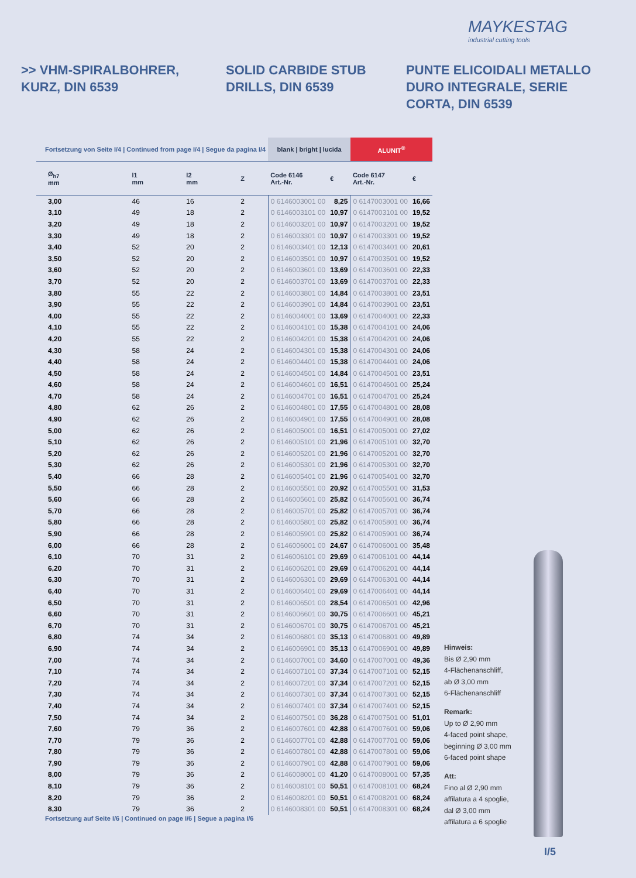MAYKESTAG
industrial cutting tools
>> VHM-SPIRALBOHRER,
KURZ, DIN 6539
SOLID CARBIDE STUB
DRILLS, DIN 6539
PUNTE ELICOIDALI METALLO
DURO INTEGRALE, SERIE
CORTA, DIN 6539
| Fortsetzung von Seite I/4 / Continued from page I/4 / Segue da pagina I/4 | | | | blank / bright / lucida | | ALUNIT<sup>®</sup> | |
| --- | --- | --- | --- | --- | --- | --- | --- |
| Ø<sub>h7</sub> mm | l1 mm | l2 mm | Z | Code 6146 Art.-Nr. | € | Code 6147 Art.-Nr. | € |
| 3,00 | 46 | 16 | 2 | 0 6146003001 00 | 8,25 | 0 6147003001 00 | 16,66 |
| 3,10 | 49 | 18 | 2 | 0 6146003101 00 | 10,97 | 0 6147003101 00 | 19,52 |
| 3,20 | 49 | 18 | 2 | 0 6146003201 00 | 10,97 | 0 6147003201 00 | 19,52 |
| 3,30 | 49 | 18 | 2 | 0 6146003301 00 | 10,97 | 0 6147003301 00 | 19,52 |
| 3,40 | 52 | 20 | 2 | 0 6146003401 00 | 12,13 | 0 6147003401 00 | 20,61 |
| 3,50 | 52 | 20 | 2 | 0 6146003501 00 | 10,97 | 0 6147003501 00 | 19,52 |
| 3,60 | 52 | 20 | 2 | 0 6146003601 00 | 13,69 | 0 6147003601 00 | 22,33 |
| 3,70 | 52 | 20 | 2 | 0 6146003701 00 | 13,69 | 0 6147003701 00 | 22,33 |
| 3,80 | 55 | 22 | 2 | 0 6146003801 00 | 14,84 | 0 6147003801 00 | 23,51 |
| 3,90 | 55 | 22 | 2 | 0 6146003901 00 | 14,84 | 0 6147003901 00 | 23,51 |
| 4,00 | 55 | 22 | 2 | 0 6146004001 00 | 13,69 | 0 6147004001 00 | 22,33 |
| 4,10 | 55 | 22 | 2 | 0 6146004101 00 | 15,38 | 0 6147004101 00 | 24,06 |
| 4,20 | 55 | 22 | 2 | 0 6146004201 00 | 15,38 | 0 6147004201 00 | 24,06 |
| 4,30 | 58 | 24 | 2 | 0 6146004301 00 | 15,38 | 0 6147004301 00 | 24,06 |
| 4,40 | 58 | 24 | 2 | 0 6146004401 00 | 15,38 | 0 6147004401 00 | 24,06 |
| 4,50 | 58 | 24 | 2 | 0 6146004501 00 | 14,84 | 0 6147004501 00 | 23,51 |
| 4,60 | 58 | 24 | 2 | 0 6146004601 00 | 16,51 | 0 6147004601 00 | 25,24 |
| 4,70 | 58 | 24 | 2 | 0 6146004701 00 | 16,51 | 0 6147004701 00 | 25,24 |
| 4,80 | 62 | 26 | 2 | 0 6146004801 00 | 17,55 | 0 6147004801 00 | 28,08 |
| 4,90 | 62 | 26 | 2 | 0 6146004901 00 | 17,55 | 0 6147004901 00 | 28,08 |
| 5,00 | 62 | 26 | 2 | 0 6146005001 00 | 16,51 | 0 6147005001 00 | 27,02 |
| 5,10 | 62 | 26 | 2 | 0 6146005101 00 | 21,96 | 0 6147005101 00 | 32,70 |
| 5,20 | 62 | 26 | 2 | 0 6146005201 00 | 21,96 | 0 6147005201 00 | 32,70 |
| 5,30 | 62 | 26 | 2 | 0 6146005301 00 | 21,96 | 0 6147005301 00 | 32,70 |
| 5,40 | 66 | 28 | 2 | 0 6146005401 00 | 21,96 | 0 6147005401 00 | 32,70 |
| 5,50 | 66 | 28 | 2 | 0 6146005501 00 | 20,92 | 0 6147005501 00 | 31,53 |
| 5,60 | 66 | 28 | 2 | 0 6146005601 00 | 25,82 | 0 6147005601 00 | 36,74 |
| 5,70 | 66 | 28 | 2 | 0 6146005701 00 | 25,82 | 0 6147005701 00 | 36,74 |
| 5,80 | 66 | 28 | 2 | 0 6146005801 00 | 25,82 | 0 6147005801 00 | 36,74 |
| 5,90 | 66 | 28 | 2 | 0 6146005901 00 | 25,82 | 0 6147005901 00 | 36,74 |
| 6,00 | 66 | 28 | 2 | 0 6146006001 00 | 24,67 | 0 6147006001 00 | 35,48 |
| 6,10 | 70 | 31 | 2 | 0 6146006101 00 | 29,69 | 0 6147006101 00 | 44,14 |
| 6,20 | 70 | 31 | 2 | 0 6146006201 00 | 29,69 | 0 6147006201 00 | 44,14 |
| 6,30 | 70 | 31 | 2 | 0 6146006301 00 | 29,69 | 0 6147006301 00 | 44,14 |
| 6,40 | 70 | 31 | 2 | 0 6146006401 00 | 29,69 | 0 6147006401 00 | 44,14 |
| 6,50 | 70 | 31 | 2 | 0 6146006501 00 | 28,54 | 0 6147006501 00 | 42,96 |
| 6,60 | 70 | 31 | 2 | 0 6146006601 00 | 30,75 | 0 6147006601 00 | 45,21 |
| 6,70 | 70 | 31 | 2 | 0 6146006701 00 | 30,75 | 0 6147006701 00 | 45,21 |
| 6,80 | 74 | 34 | 2 | 0 6146006801 00 | 35,13 | 0 6147006801 00 | 49,89 |
| 6,90 | 74 | 34 | 2 | 0 6146006901 00 | 35,13 | 0 6147006901 00 | 49,89 |
| 7,00 | 74 | 34 | 2 | 0 6146007001 00 | 34,60 | 0 6147007001 00 | 49,36 |
| 7,10 | 74 | 34 | 2 | 0 6146007101 00 | 37,34 | 0 6147007101 00 | 52,15 |
| 7,20 | 74 | 34 | 2 | 0 6146007201 00 | 37,34 | 0 6147007201 00 | 52,15 |
| 7,30 | 74 | 34 | 2 | 0 6146007301 00 | 37,34 | 0 6147007301 00 | 52,15 |
| 7,40 | 74 | 34 | 2 | 0 6146007401 00 | 37,34 | 0 6147007401 00 | 52,15 |
| 7,50 | 74 | 34 | 2 | 0 6146007501 00 | 36,28 | 0 6147007501 00 | 51,01 |
| 7,60 | 79 | 36 | 2 | 0 6146007601 00 | 42,88 | 0 6147007601 00 | 59,06 |
| 7,70 | 79 | 36 | 2 | 0 6146007701 00 | 42,88 | 0 6147007701 00 | 59,06 |
| 7,80 | 79 | 36 | 2 | 0 6146007801 00 | 42,88 | 0 6147007801 00 | 59,06 |
| 7,90 | 79 | 36 | 2 | 0 6146007901 00 | 42,88 | 0 6147007901 00 | 59,06 |
| 8,00 | 79 | 36 | 2 | 0 6146008001 00 | 41,20 | 0 6147008001 00 | 57,35 |
| 8,10 | 79 | 36 | 2 | 0 6146008101 00 | 50,51 | 0 6147008101 00 | 68,24 |
| 8,20 | 79 | 36 | 2 | 0 6146008201 00 | 50,51 | 0 6147008201 00 | 68,24 |
| 8,30 | 79 | 36 | 2 | 0 6146008301 00 | 50,51 | 0 6147008301 00 | 68,24 |
Fortsetzung auf Seite I/6 | Continued on page I/6 | Segue a pagina I/6
Hinweis:
Bis Ø 2,90 mm
4-Flächenanschliff,
ab Ø 3,00 mm
6-Flächenanschliff
Remark:
Up to Ø 2,90 mm
4-faced point shape,
beginning Ø 3,00 mm
6-faced point shape
Att:
Fino al Ø 2,90 mm
affilatura a 4 spoglie,
dal Ø 3,00 mm
affilatura a 6 spoglie
I/5